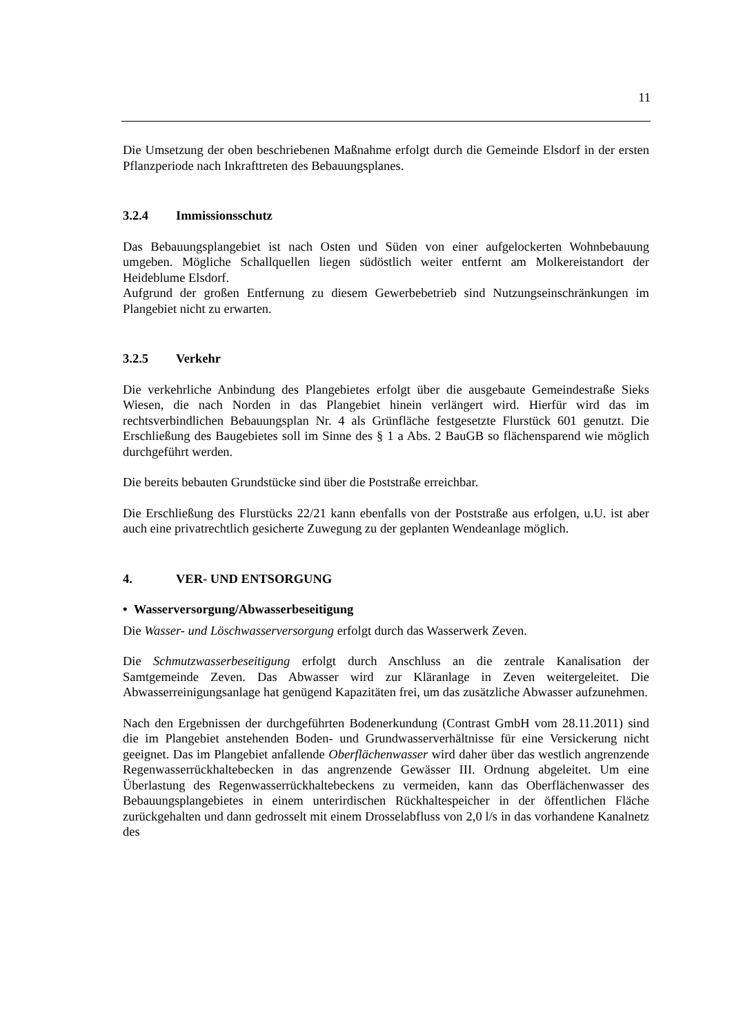11
Die Umsetzung der oben beschriebenen Maßnahme erfolgt durch die Gemeinde Elsdorf in der ersten Pflanzperiode nach Inkrafttreten des Bebauungsplanes.
3.2.4 Immissionsschutz
Das Bebauungsplangebiet ist nach Osten und Süden von einer aufgelockerten Wohnbebauung umgeben. Mögliche Schallquellen liegen südöstlich weiter entfernt am Molkereistandort der Heideblume Elsdorf.
Aufgrund der großen Entfernung zu diesem Gewerbebetrieb sind Nutzungseinschränkungen im Plangebiet nicht zu erwarten.
3.2.5 Verkehr
Die verkehrliche Anbindung des Plangebietes erfolgt über die ausgebaute Gemeindestraße Sieks Wiesen, die nach Norden in das Plangebiet hinein verlängert wird. Hierfür wird das im rechtsverbindlichen Bebauungsplan Nr. 4 als Grünfläche festgesetzte Flurstück 601 genutzt. Die Erschließung des Baugebietes soll im Sinne des § 1 a Abs. 2 BauGB so flächensparend wie möglich durchgeführt werden.
Die bereits bebauten Grundstücke sind über die Poststraße erreichbar.
Die Erschließung des Flurstücks 22/21 kann ebenfalls von der Poststraße aus erfolgen, u.U. ist aber auch eine privatrechtlich gesicherte Zuwegung zu der geplanten Wendeanlage möglich.
4. VER- UND ENTSORGUNG
• Wasserversorgung/Abwasserbeseitigung
Die Wasser- und Löschwasserversorgung erfolgt durch das Wasserwerk Zeven.
Die Schmutzwasserbeseitigung erfolgt durch Anschluss an die zentrale Kanalisation der Samtgemeinde Zeven. Das Abwasser wird zur Kläranlage in Zeven weitergeleitet. Die Abwasserreinigungsanlage hat genügend Kapazitäten frei, um das zusätzliche Abwasser aufzunehmen.
Nach den Ergebnissen der durchgeführten Bodenerkundung (Contrast GmbH vom 28.11.2011) sind die im Plangebiet anstehenden Boden- und Grundwasserverhältnisse für eine Versickerung nicht geeignet. Das im Plangebiet anfallende Oberflächenwasser wird daher über das westlich angrenzende Regenwasserrückhaltebecken in das angrenzende Gewässer III. Ordnung abgeleitet. Um eine Überlastung des Regenwasserrückhaltebeckens zu vermeiden, kann das Oberflächenwasser des Bebauungsplangebietes in einem unterirdischen Rückhaltespeicher in der öffentlichen Fläche zurückgehalten und dann gedrosselt mit einem Drosselabfluss von 2,0 l/s in das vorhandene Kanalnetz des